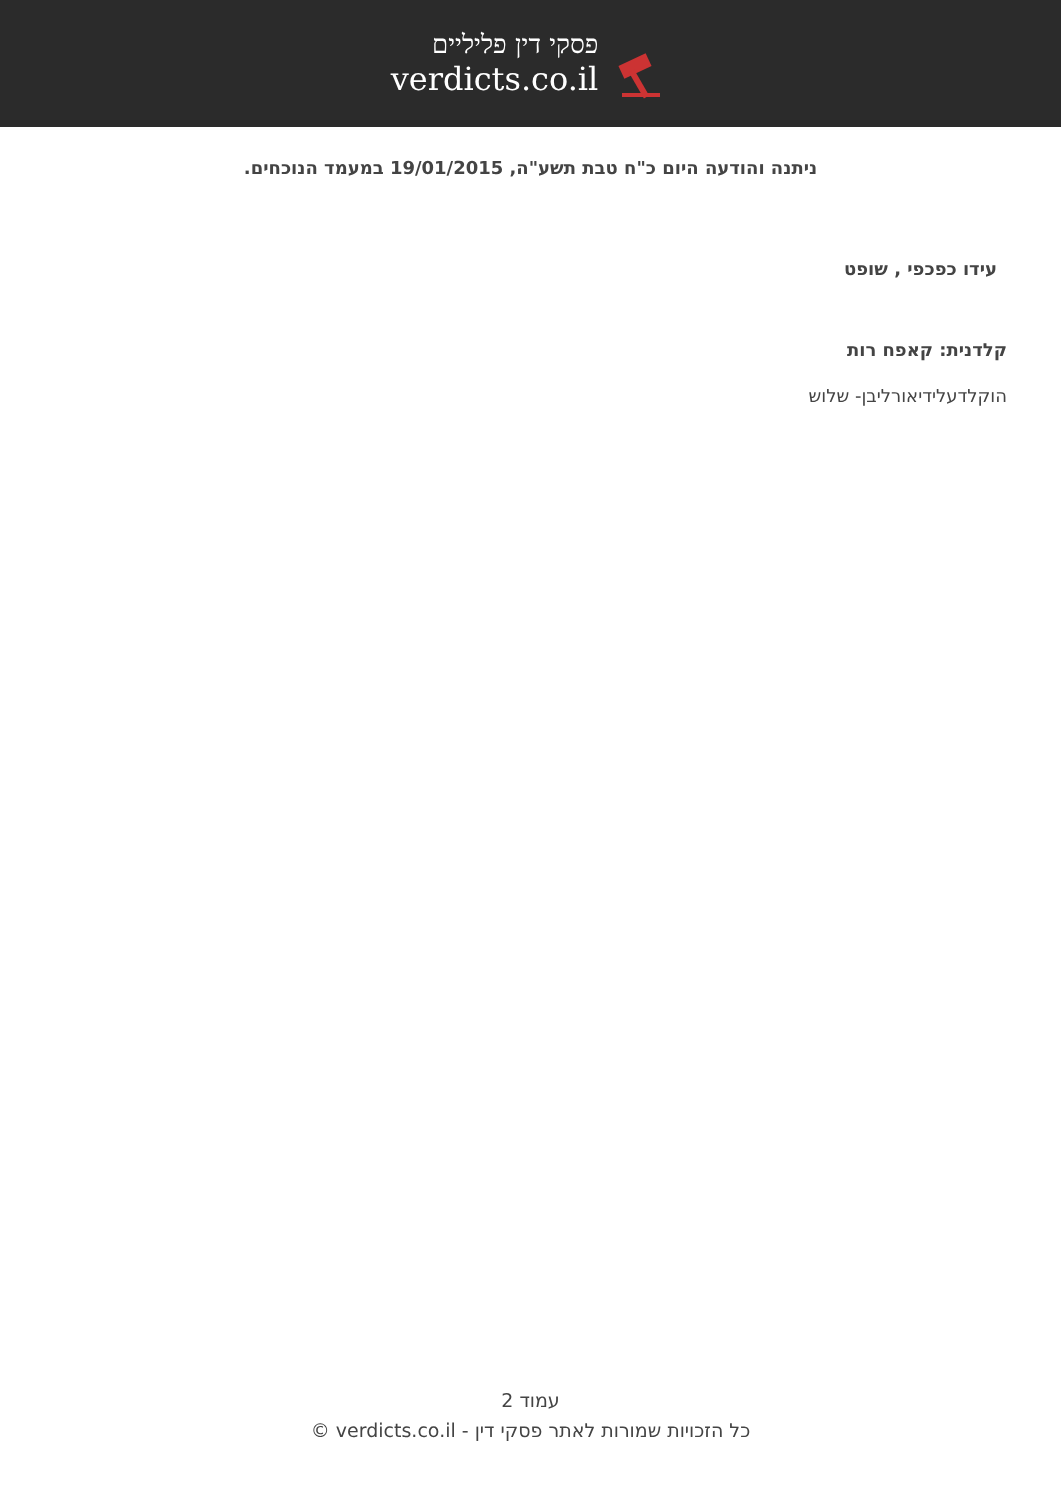פסקי דין פליליים
verdicts.co.il
ניתנה והודעה היום כ"ח טבת תשע"ה, 19/01/2015 במעמד הנוכחים.
עידו כפכפי , שופט
קלדנית: קאפח רות
הוקלדעלידיאורליבן- שלוש
עמוד 2
כל הזכויות שמורות לאתר פסקי דין - verdicts.co.il ©